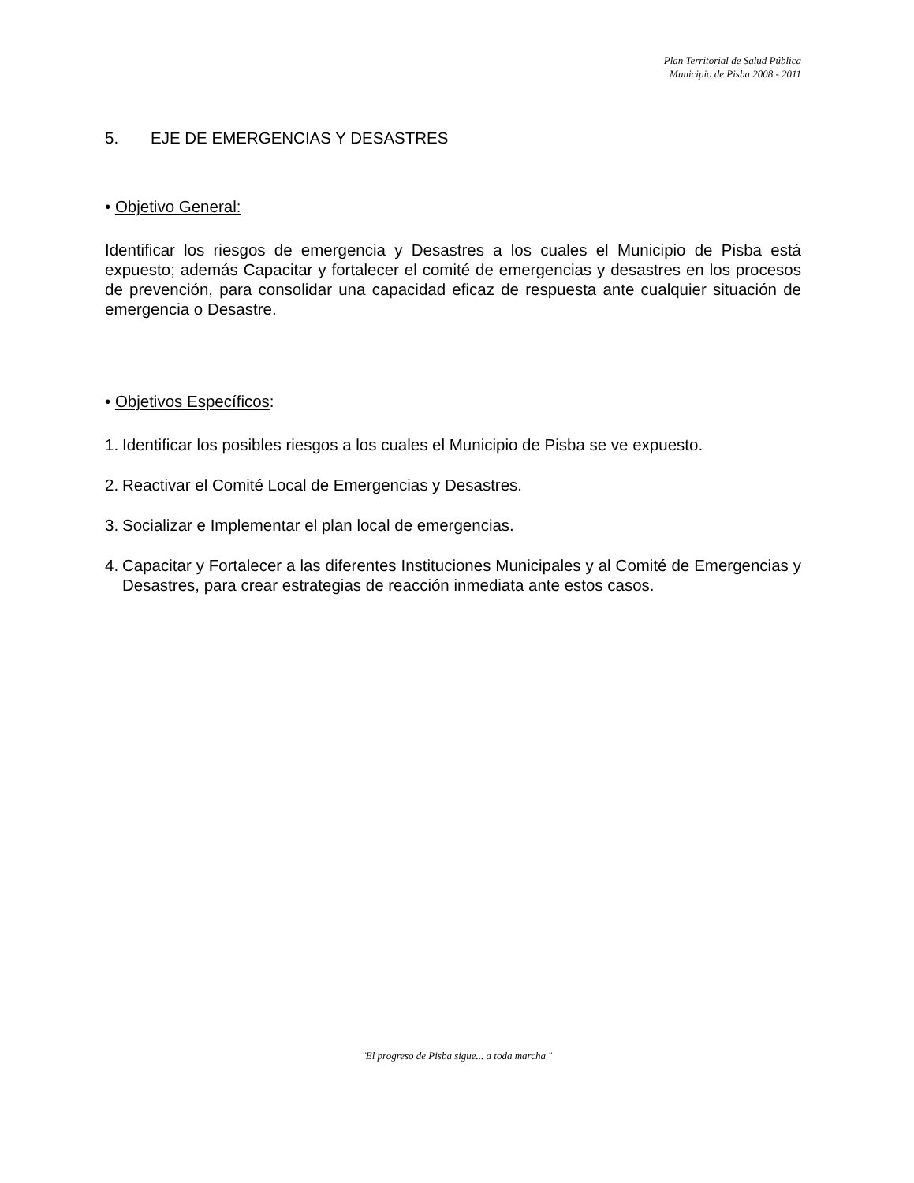Plan Territorial de Salud Pública
Municipio de Pisba 2008 - 2011
5. EJE DE EMERGENCIAS Y DESASTRES
• Objetivo General:
Identificar los riesgos de emergencia y Desastres a los cuales el Municipio de Pisba está expuesto; además Capacitar y fortalecer el comité de emergencias y desastres en los procesos de prevención, para consolidar una capacidad eficaz de respuesta ante cualquier situación de emergencia o Desastre.
• Objetivos Específicos:
1. Identificar los posibles riesgos a los cuales el Municipio de Pisba se ve expuesto.
2. Reactivar el Comité Local de Emergencias y Desastres.
3. Socializar e Implementar el plan local de emergencias.
4. Capacitar y Fortalecer a las diferentes Instituciones Municipales y al Comité de Emergencias y Desastres, para crear estrategias de reacción inmediata ante estos casos.
¨El progreso de Pisba sigue... a toda marcha ¨